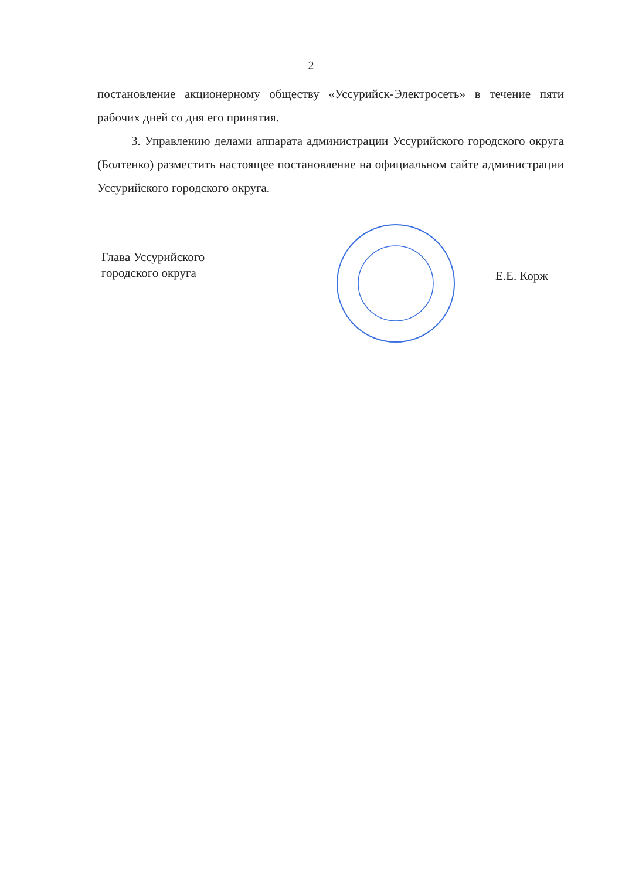2
постановление акционерному обществу «Уссурийск-Электросеть» в течение пяти рабочих дней со дня его принятия.
3. Управлению делами аппарата администрации Уссурийского городского округа (Болтенко) разместить настоящее постановление на официальном сайте администрации Уссурийского городского округа.
Глава Уссурийского
городского округа
Е.Е. Корж